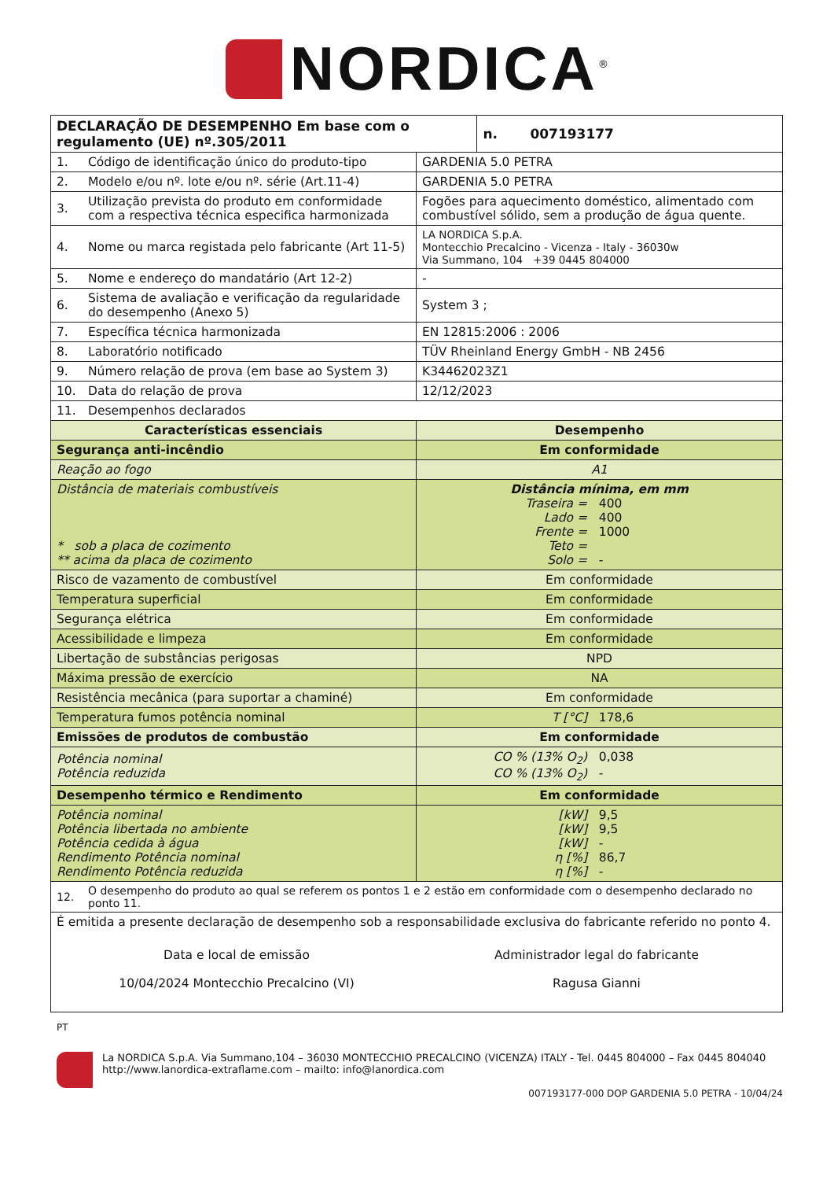NORDICA<sup>®</sup>
| DECLARAÇÃO DE DESEMPENHO Em base com o regulamento (UE) nº.305/2011 | | | n. 007193177 |
| 1. | Código de identificação único do produto-tipo | GARDENIA 5.0 PETRA | |
| 2. | Modelo e/ou nº. lote e/ou nº. série (Art.11-4) | GARDENIA 5.0 PETRA | |
| 3. | Utilização prevista do produto em conformidade com a respectiva técnica especifica harmonizada | Fogões para aquecimento doméstico, alimentado com combustível sólido, sem a produção de água quente. | |
| 4. | Nome ou marca registada pelo fabricante (Art 11-5) | LA NORDICA S.p.A. Montecchio Precalcino - Vicenza - Italy - 36030w Via Summano, 104 +39 0445 804000 | |
| 5. | Nome e endereço do mandatário (Art 12-2) | - | |
| 6. | Sistema de avaliação e verificação da regularidade do desempenho (Anexo 5) | System 3 ; | |
| 7. | Específica técnica harmonizada | EN 12815:2006 : 2006 | |
| 8. | Laboratório notificado | TÜV Rheinland Energy GmbH - NB 2456 | |
| 9. | Número relação de prova (em base ao System 3) | K34462023Z1 | |
| 10. | Data do relação de prova | 12/12/2023 | |
| 11. | Desempenhos declarados | | |
| Características essenciais | | Desempenho | |
| Segurança anti-incêndio | | Em conformidade | |
| Reação ao fogo | | A1 | |
| Distância de materiais combustíveis * sob a placa de cozimento ** acima da placa de cozimento | | Distância mínima, em mm Traseira = 400 Lado = 400 Frente = 1000 Teto = Solo = - | |
| Risco de vazamento de combustível | | Em conformidade | |
| Temperatura superficial | | Em conformidade | |
| Segurança elétrica | | Em conformidade | |
| Acessibilidade e limpeza | | Em conformidade | |
| Libertação de substâncias perigosas | | NPD | |
| Máxima pressão de exercício | | NA | |
| Resistência mecânica (para suportar a chaminé) | | Em conformidade | |
| Temperatura fumos potência nominal | | T [°C] 178,6 | |
| Emissões de produtos de combustão | | Em conformidade | |
| Potência nominal Potência reduzida | | CO % (13% O<sub>2</sub>) 0,038 CO % (13% O<sub>2</sub>) - | |
| Desempenho térmico e Rendimento | | Em conformidade | |
| Potência nominal Potência libertada no ambiente Potência cedida à água Rendimento Potência nominal Rendimento Potência reduzida | | [kW] 9,5 [kW] 9,5 [kW] - η [%] 86,7 η [%] - | |
| 12. | O desempenho do produto ao qual se referem os pontos 1 e 2 estão em conformidade com o desempenho declarado no ponto 11. | | |
| É emitida a presente declaração de desempenho sob a responsabilidade exclusiva do fabricante referido no ponto 4. Data e local de emissão 10/04/2024 Montecchio Precalcino (VI) Administrador legal do fabricante Ragusa Gianni | | | |
PT
La NORDICA S.p.A. Via Summano,104 – 36030 MONTECCHIO PRECALCINO (VICENZA) ITALY - Tel. 0445 804000 – Fax 0445 804040
http://www.lanordica-extraflame.com – mailto: info@lanordica.com
007193177-000 DOP GARDENIA 5.0 PETRA - 10/04/24